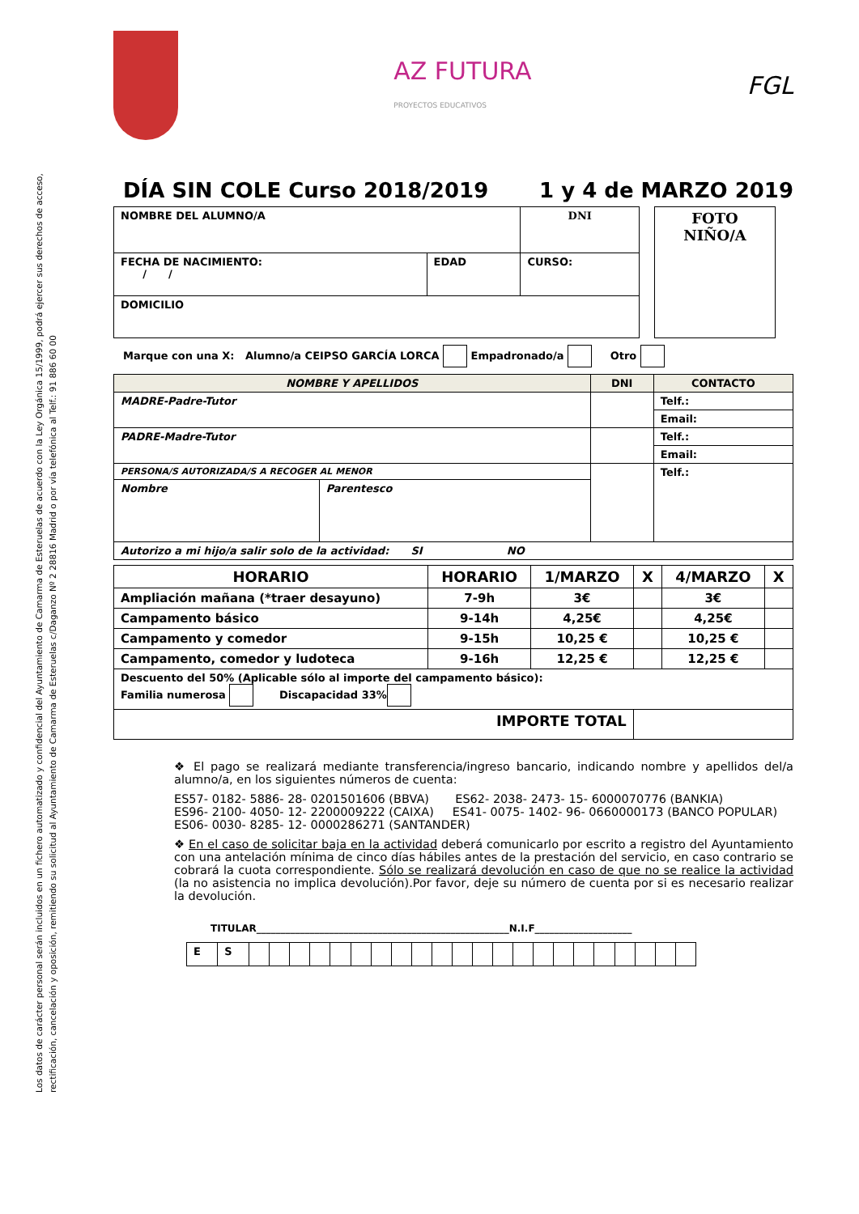Los datos de carácter personal serán incluidos en un fichero automatizado y confidencial del Ayuntamiento de Camarma de Esteruelas de acuerdo con la Ley Orgánica 15/1999, podrá ejercer sus derechos de acceso, rectificación, cancelación y oposición, remitiendo su solicitud al Ayuntamiento de Camarma de Esteruelas c/Daganzo Nº 2 28816 Madrid o por vía telefónica al Telf.: 91 886 60 00
AZ FUTURA
PROYECTOS EDUCATIVOS
FGL
DÍA SIN COLE Curso 2018/2019 1 y 4 de MARZO 2019
| NOMBRE DEL ALUMNO/A | | DNI |
| FECHA DE NACIMIENTO: / / | EDAD | CURSO: |
| DOMICILIO | | |
| FOTO NIÑO/A |
Marque con una X: Alumno/a CEIPSO GARCÍA LORCA Empadronado/a Otro
| NOMBRE Y APELLIDOS | | DNI | CONTACTO |
| --- | --- | --- | --- |
| MADRE-Padre-Tutor | | | Telf.: |
| | | | Email: |
| PADRE-Madre-Tutor | | | Telf.: |
| | | | Email: |
| PERSONA/S AUTORIZADA/S A RECOGER AL MENOR | | | Telf.: |
| Nombre | Parentesco | | |
| Autorizo a mi hijo/a salir solo de la actividad: SI NO | | | |
| HORARIO | HORARIO | 1/MARZO | X | 4/MARZO | X |
| Ampliación mañana (*traer desayuno) | 7-9h | 3€ | | 3€ | |
| Campamento básico | 9-14h | 4,25€ | | 4,25€ | |
| Campamento y comedor | 9-15h | 10,25 € | | 10,25 € | |
| Campamento, comedor y ludoteca | 9-16h | 12,25 € | | 12,25 € | |
| Descuento del 50% (Aplicable sólo al importe del campamento básico): Familia numerosa Discapacidad 33% | | | | | |
| IMPORTE TOTAL | | | | | |
❖ El pago se realizará mediante transferencia/ingreso bancario, indicando nombre y apellidos del/a alumno/a, en los siguientes números de cuenta:
ES57- 0182- 5886- 28- 0201501606 (BBVA) ES62- 2038- 2473- 15- 6000070776 (BANKIA)
ES96- 2100- 4050- 12- 2200009222 (CAIXA) ES41- 0075- 1402- 96- 0660000173 (BANCO POPULAR)
ES06- 0030- 8285- 12- 0000286271 (SANTANDER)
❖ En el caso de solicitar baja en la actividad deberá comunicarlo por escrito a registro del Ayuntamiento con una antelación mínima de cinco días hábiles antes de la prestación del servicio, en caso contrario se cobrará la cuota correspondiente. Sólo se realizará devolución en caso de que no se realice la actividad (la no asistencia no implica devolución).Por favor, deje su número de cuenta por si es necesario realizar la devolución.
TITULAR____________________________________________________N.I.F____________________
| E | S | | | | | | | | | | | | | | | | | | | | | | |